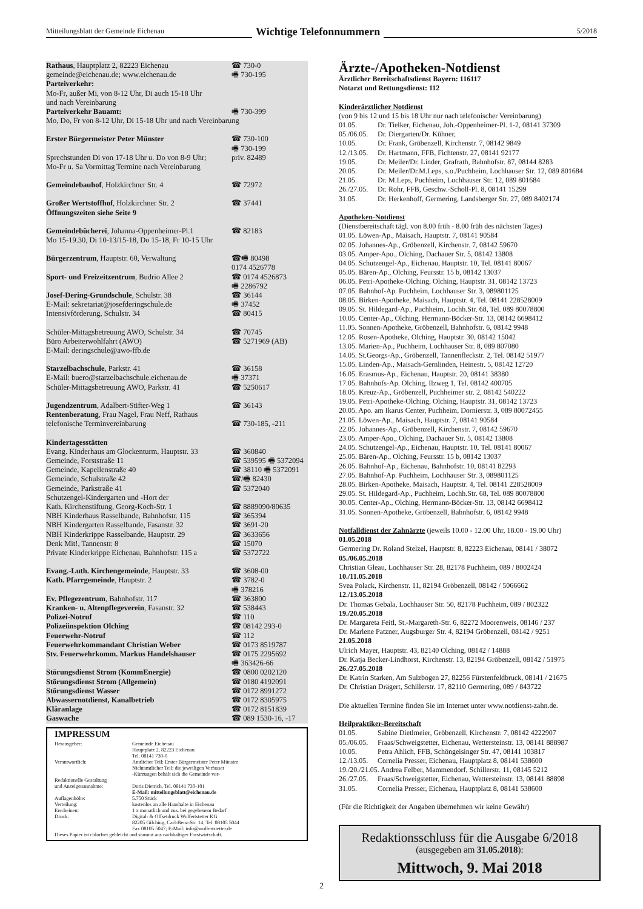Mitteilungsblatt der Gemeinde Eichenau
Wichtige Telefonnummern
5/2018
| Rathaus , Hauptplatz 2, 82223 Eichenau | ☎ 730-0 |
| gemeinde@eichenau.de; www.eichenau.de | 🖷 730-195 |
| Parteiverkehr: Mo-Fr, außer Mi, von 8-12 Uhr, Di auch 15-18 Uhr und nach Vereinbarung | |
| Parteiverkehr Bauamt: | 🖷 730-399 |
| Mo, Do, Fr von 8-12 Uhr, Di 15-18 Uhr und nach Vereinbarung | |
| Erster Bürgermeister Peter Münster | ☎ 730-100 |
| | 🖷 730-199 |
| Sprechstunden Di von 17-18 Uhr u. Do von 8-9 Uhr; | priv. 82489 |
| Mo-Fr u. Sa Vormittag Termine nach Vereinbarung | |
| Gemeindebauhof , Holzkirchner Str. 4 | ☎ 72972 |
| Großer Wertstoffhof , Holzkirchner Str. 2 | ☎ 37441 |
| Öffnungszeiten siehe Seite 9 | |
| Gemeindebücherei , Johanna-Oppenheimer-Pl.1 | ☎ 82183 |
| Mo 15-19.30, Di 10-13/15-18, Do 15-18, Fr 10-15 Uhr | |
| Bürgerzentrum , Hauptstr. 60, Verwaltung | ☎🖷 80498 0174 4526778 |
| Sport- und Freizeitzentrum , Budrio Allee 2 | ☎ 0174 4526873 🖷 2286792 |
| Josef-Dering-Grundschule , Schulstr. 38 | ☎ 36144 |
| E-Mail: sekretariat@josefderingschule.de | 🖷 37452 |
| Intensivförderung, Schulstr. 34 | ☎ 80415 |
| Schüler-Mittagsbetreuung AWO, Schulstr. 34 | ☎ 70745 |
| Büro Arbeiterwohlfahrt (AWO) | ☎ 5271969 (AB) |
| E-Mail: deringschule@awo-ffb.de | |
| Starzelbachschule , Parkstr. 41 | ☎ 36158 |
| E-Mail: buero@starzelbachschule.eichenau.de | 🖷 37371 |
| Schüler-Mittagsbetreuung AWO, Parkstr. 41 | ☎ 5250617 |
| Jugendzentrum , Adalbert-Stifter-Weg 1 | ☎ 36143 |
| Rentenberatung , Frau Nagel, Frau Neff, Rathaus | |
| telefonische Terminvereinbarung | ☎ 730-185, -211 |
| Kindertagesstätten | |
| Evang. Kinderhaus am Glockenturm, Hauptstr. 33 | ☎ 360840 |
| Gemeinde, Forststraße 11 | ☎ 539595 🖷 5372094 |
| Gemeinde, Kapellenstraße 40 | ☎ 38110 🖷 5372091 |
| Gemeinde, Schulstraße 42 | ☎/🖷 82430 |
| Gemeinde, Parkstraße 41 | ☎ 5372040 |
| Schutzengel-Kindergarten und -Hort der | |
| Kath. Kirchenstiftung, Georg-Koch-Str. 1 | ☎ 8889090/80635 |
| NBH Kinderhaus Rasselbande, Bahnhofstr. 115 | ☎ 365394 |
| NBH Kindergarten Rasselbande, Fasanstr. 32 | ☎ 3691-20 |
| NBH Kinderkrippe Rasselbande, Hauptstr. 29 | ☎ 3633656 |
| Denk Mit!, Tannenstr. 8 | ☎ 15070 |
| Private Kinderkrippe Eichenau, Bahnhofstr. 115 a | ☎ 5372722 |
| Evang.-Luth. Kirchengemeinde , Hauptstr. 33 | ☎ 3608-00 |
| Kath. Pfarrgemeinde , Hauptstr. 2 | ☎ 3782-0 🖷 378216 |
| Ev. Pflegezentrum , Bahnhofstr. 117 | ☎ 363800 |
| Kranken- u. Altenpflegeverein , Fasanstr. 32 | ☎ 538443 |
| Polizei-Notruf | ☎ 110 |
| Polizeiinspektion Olching | ☎ 08142 293-0 |
| Feuerwehr-Notruf | ☎ 112 |
| Feuerwehrkommandant Christian Weber | ☎ 0173 8519787 |
| Stv. Feuerwehrkomm. Markus Handelshauser | ☎ 0175 2295692 🖷 363426-66 |
| Störungsdienst Strom (KommEnergie) | ☎ 0800 0202120 |
| Störungsdienst Strom (Allgemein) | ☎ 0180 4192091 |
| Störungsdienst Wasser | ☎ 0172 8991272 |
| Abwassernotdienst, Kanalbetrieb | ☎ 0172 8305975 |
| Kläranlage | ☎ 0172 8151839 |
| Gaswache | ☎ 089 1530-16, -17 |
IMPRESSUM
| Herausgeber: | Gemeinde Eichenau Hauptplatz 2, 82223 Eichenau Tel. 08141 730-0 |
| Verantwortlich: | Amtlicher Teil: Erster Bürgermeister Peter Münster Nichtamtlicher Teil: die jeweiligen Verfasser -Kürzungen behält sich die Gemeinde vor- |
| Redaktionelle Gestaltung und Anzeigenannahme: | Doris Dietrich, Tel. 08141 730-101 E-Mail: mitteilungsblatt@eichenau.de |
| Auflagenhöhe: | 5.750 Stück |
| Verteilung: | kostenlos an alle Haushalte in Eichenau |
| Erscheinen: | 1 x monatlich und zus. bei gegebenem Bedarf |
| Druck: | Digital- & Offsetdruck Wolfertstetter KG 82205 Gilching, Carl-Benz-Str. 14, Tel. 08105 5044 Fax 08105 5047; E-Mail: info@wolfertstetter.de |
| Dieses Papier ist chlorfrei gebleicht und stammt aus nachhaltiger Forstwirtschaft. | |
Ärzte-/Apotheken-Notdienst
Ärztlicher Bereitschaftsdienst Bayern: 116117
Notarzt und Rettungsdienst: 112
Kinderärztlicher Notdienst
(von 9 bis 12 und 15 bis 18 Uhr nur nach telefonischer Vereinbarung)
| 01.05. | Dr. Tielker, Eichenau, Joh.-Oppenheimer-Pl. 1-2, 08141 37309 |
| 05./06.05. | Dr. Diergarten/Dr. Kühner, |
| 10.05. | Dr. Frank, Gröbenzell, Kirchenstr. 7, 08142 9849 |
| 12./13.05. | Dr. Hartmann, FFB, Fichtenstr. 27, 08141 92177 |
| 19.05. | Dr. Meiler/Dr. Linder, Grafrath, Bahnhofstr. 87, 08144 8283 |
| 20.05. | Dr. Meiler/Dr.M.Leps, s.o./Puchheim, Lochhauser Str. 12, 089 801684 |
| 21.05. | Dr. M.Leps, Puchheim, Lochhauser Str. 12, 089 801684 |
| 26./27.05. | Dr. Rohr, FFB, Geschw.-Scholl-Pl. 8, 08141 15299 |
| 31.05. | Dr. Herkenhoff, Germering, Landsberger Str. 27, 089 8402174 |
Apotheken-Notdienst
(Dienstbereitschaft tägl. von 8.00 früh - 8.00 früh des nächsten Tages)
01.05. Löwen-Ap., Maisach, Hauptstr. 7, 08141 90584
02.05. Johannes-Ap., Gröbenzell, Kirchenstr. 7, 08142 59670
03.05. Amper-Apo., Olching, Dachauer Str. 5, 08142 13808
04.05. Schutzengel-Ap., Eichenau, Hauptstr. 10, Tel. 08141 80067
05.05. Bären-Ap., Olching, Feursstr. 15 b, 08142 13037
06.05. Petri-Apotheke-Olching, Olching, Hauptstr. 31, 08142 13723
07.05. Bahnhof-Ap. Puchheim, Lochhauser Str. 3, 089801125
08.05. Birken-Apotheke, Maisach, Hauptstr. 4, Tel. 08141 228528009
09.05. St. Hildegard-Ap., Puchheim, Lochh.Str. 68, Tel. 089 80078800
10.05. Center-Ap., Olching, Hermann-Böcker-Str. 13, 08142 6698412
11.05. Sonnen-Apotheke, Gröbenzell, Bahnhofstr. 6, 08142 9948
12.05. Rosen-Apotheke, Olching, Hauptstr. 30, 08142 15042
13.05. Marien-Ap., Puchheim, Lochhauser Str. 8, 089 807080
14.05. St.Georgs-Ap., Gröbenzell, Tannenfleckstr. 2, Tel. 08142 51977
15.05. Linden-Ap., Maisach-Gernlinden, Heinestr. 5, 08142 12720
16.05. Erasmus-Ap., Eichenau, Hauptstr. 20, 08141 38380
17.05. Bahnhofs-Ap. Olching, Ilzweg 1, Tel. 08142 400705
18.05. Kreuz-Ap., Gröbenzell, Puchheimer str. 2, 08142 540222
19.05. Petri-Apotheke-Olching, Olching, Hauptstr. 31, 08142 13723
20.05. Apo. am Ikarus Center, Puchheim, Dornierstr. 3, 089 80072455
21.05. Löwen-Ap., Maisach, Hauptstr. 7, 08141 90584
22.05. Johannes-Ap., Gröbenzell, Kirchenstr. 7, 08142 59670
23.05. Amper-Apo., Olching, Dachauer Str. 5, 08142 13808
24.05. Schutzengel-Ap., Eichenau, Hauptstr. 10, Tel. 08141 80067
25.05. Bären-Ap., Olching, Feursstr. 15 b, 08142 13037
26.05. Bahnhof-Ap., Eichenau, Bahnhofstr. 10, 08141 82293
27.05. Bahnhof-Ap. Puchheim, Lochhauser Str. 3, 089801125
28.05. Birken-Apotheke, Maisach, Hauptstr. 4, Tel. 08141 228528009
29.05. St. Hildegard-Ap., Puchheim, Lochh.Str. 68, Tel. 089 80078800
30.05. Center-Ap., Olching, Hermann-Böcker-Str. 13, 08142 6698412
31.05. Sonnen-Apotheke, Gröbenzell, Bahnhofstr. 6, 08142 9948
Notfalldienst der Zahnärzte (jeweils 10.00 - 12.00 Uhr, 18.00 - 19.00 Uhr)
01.05.2018
Germering Dr. Roland Stelzel, Hauptstr. 8, 82223 Eichenau, 08141 / 38072
05./06.05.2018
Christian Gleau, Lochhauser Str. 28, 82178 Puchheim, 089 / 8002424
10./11.05.2018
Svea Polack, Kirchenstr. 11, 82194 Gröbenzell, 08142 / 5066662
12./13.05.2018
Dr. Thomas Gebala, Lochhauser Str. 50, 82178 Puchheim, 089 / 802322
19./20.05.2018
Dr. Margareta Feitl, St.-Margareth-Str. 6, 82272 Moorenweis, 08146 / 237
Dr. Marlene Patzner, Augsburger Str. 4, 82194 Gröbenzell, 08142 / 9251
21.05.2018
Ulrich Mayer, Hauptstr. 43, 82140 Olching, 08142 / 14888
Dr. Katja Becker-Lindhorst, Kirchenstr. 13, 82194 Gröbenzell, 08142 / 51975
26./27.05.2018
Dr. Katrin Starken, Am Sulzbogen 27, 82256 Fürstenfeldbruck, 08141 / 21675
Dr. Christian Drägert, Schillerstr. 17, 82110 Germering, 089 / 843722
Die aktuellen Termine finden Sie im Internet unter www.notdienst-zahn.de.
Heilpraktiker-Bereitschaft
| 01.05. | Sabine Dietlmeier, Gröbenzell, Kirchenstr. 7, 08142 4222907 |
| 05./06.05. | Fraas/Schweigstetter, Eichenau, Wettersteinstr. 13, 08141 888987 |
| 10.05. | Petra Ahlich, FFB, Schöngeisinger Str. 47, 08141 103817 |
| 12./13.05. | Cornelia Presser, Eichenau, Hauptplatz 8, 08141 538600 |
| 19./20./21.05. Andrea Felber, Mammendorf, Schillerstr. 11, 08145 5212 | |
| 26./27.05. | Fraas/Schweigstetter, Eichenau, Wettersteinstr. 13, 08141 88898 |
| 31.05. | Cornelia Presser, Eichenau, Hauptplatz 8, 08141 538600 |
(Für die Richtigkeit der Angaben übernehmen wir keine Gewähr)
Redaktionsschluss für die Ausgabe 6/2018
(ausgegeben am 31.05.2018):
Mittwoch, 9. Mai 2018
2